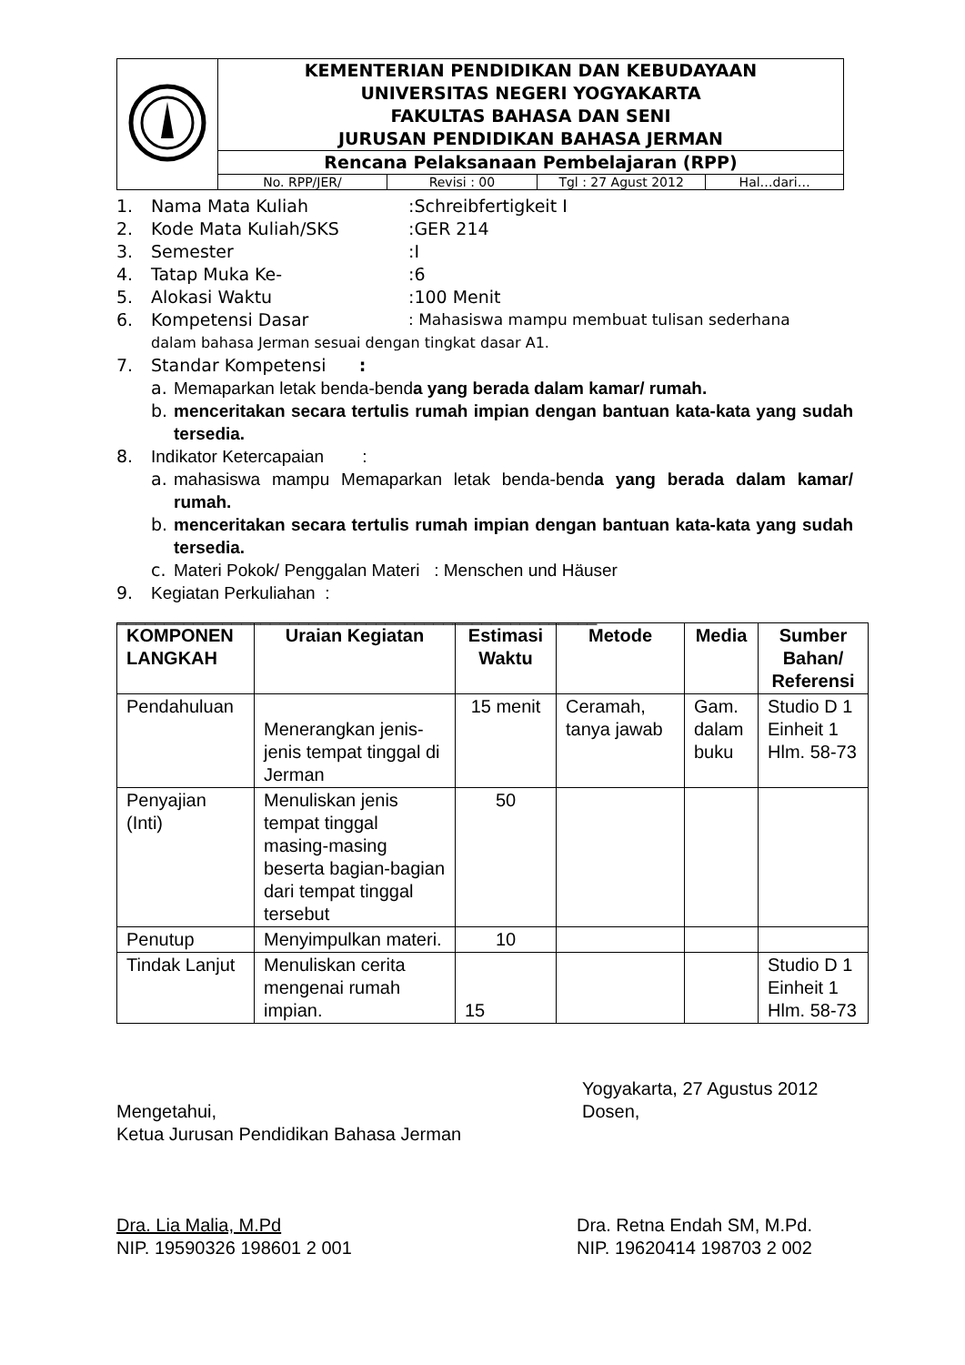| | KEMENTERIAN PENDIDIKAN DAN KEBUDAYAAN UNIVERSITAS NEGERI YOGYAKARTA FAKULTAS BAHASA DAN SENI JURUSAN PENDIDIKAN BAHASA JERMAN |
| | Rencana Pelaksanaan Pembelajaran (RPP) |
| | / No. RPP/JER/ / Revisi : 00 / Tgl : 27 Agust 2012 / Hal…dari… / |
1. Nama Mata Kuliah:Schreibfertigkeit I
2. Kode Mata Kuliah/SKS:GER 214
3. Semester:I
4. Tatap Muka Ke-:6
5. Alokasi Waktu:100 Menit
6. Kompetensi Dasar: Mahasiswa mampu membuat tulisan sederhana
dalam bahasa Jerman sesuai dengan tingkat dasar A1.
7. Standar Kompetensi :
a. Memaparkan letak benda-benda yang berada dalam kamar/ rumah.
b. menceritakan secara tertulis rumah impian dengan bantuan kata-kata yang sudah tersedia.
8. Indikator Ketercapaian :
a. mahasiswa mampu Memaparkan letak benda-benda yang berada dalam kamar/ rumah.
b. menceritakan secara tertulis rumah impian dengan bantuan kata-kata yang sudah tersedia.
c. Materi Pokok/ Penggalan Materi : Menschen und Häuser
9. Kegiatan Perkuliahan :
__________________________________________________
| KOMPONEN LANGKAH | Uraian Kegiatan | Estimasi Waktu | Metode | Media | Sumber Bahan/ Referensi |
| --- | --- | --- | --- | --- | --- |
| Pendahuluan | Menerangkan jenis-jenis tempat tinggal di Jerman | 15 menit | Ceramah, tanya jawab | Gam. dalam buku | Studio D 1 Einheit 1 Hlm. 58-73 |
| Penyajian (Inti) | Menuliskan jenis tempat tinggal masing-masing beserta bagian-bagian dari tempat tinggal tersebut | 50 | | | |
| Penutup | Menyimpulkan materi. | 10 | | | |
| Tindak Lanjut | Menuliskan cerita mengenai rumah impian. | 15 | | | Studio D 1 Einheit 1 Hlm. 58-73 |
Mengetahui,
Ketua Jurusan Pendidikan Bahasa Jerman
Yogyakarta, 27 Agustus 2012
Dosen,
Dra. Lia Malia, M.Pd
NIP. 19590326 198601 2 001
Dra. Retna Endah SM, M.Pd.
NIP. 19620414 198703 2 002